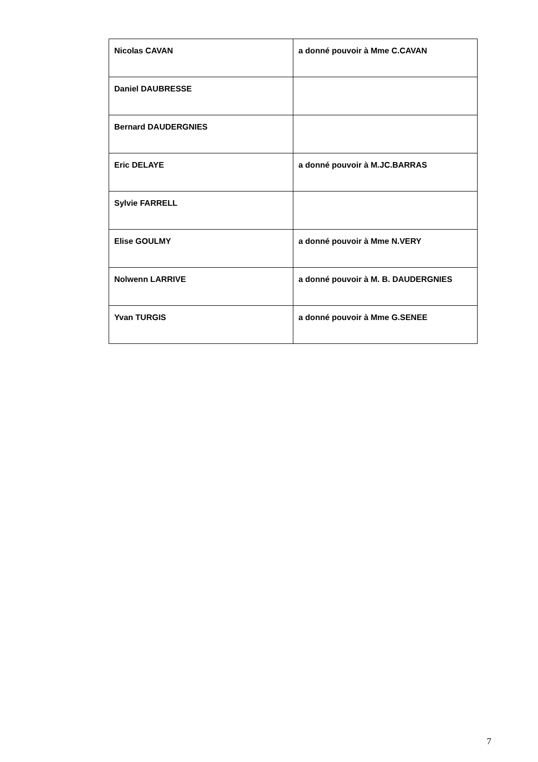| Nicolas CAVAN | a donné pouvoir à Mme C.CAVAN |
| Daniel DAUBRESSE | |
| Bernard DAUDERGNIES | |
| Eric DELAYE | a donné pouvoir à M.JC.BARRAS |
| Sylvie FARRELL | |
| Elise GOULMY | a donné pouvoir à Mme N.VERY |
| Nolwenn LARRIVE | a donné pouvoir à M. B. DAUDERGNIES |
| Yvan TURGIS | a donné pouvoir à Mme G.SENEE |
7